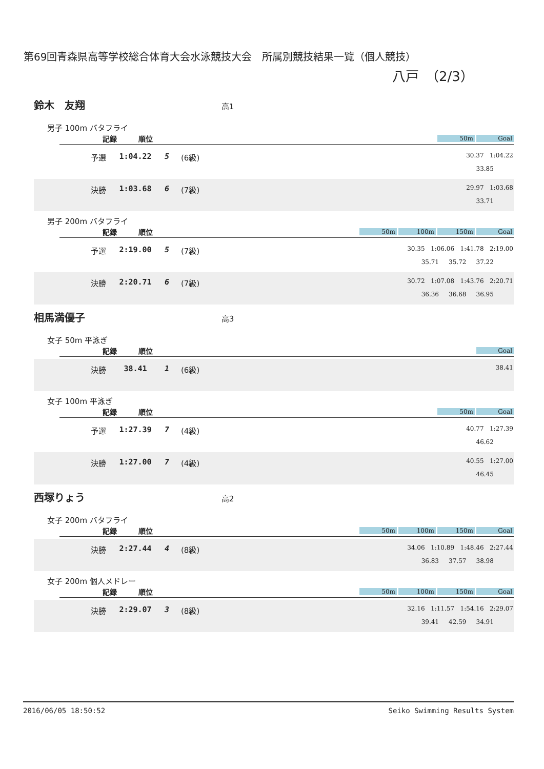第69回青森県高等学校総合体育大会水泳競技大会　所属別競技結果一覧（個人競技）
八戸　（2/3）
鈴木　友翔 高1
男子 100m バタフライ
記録 順位
50m Goal
| 予選 | 1:04.22 | 5 | (6級) | 30.37 1:04.22 33.85 |
| 決勝 | 1:03.68 | 6 | (7級) | 29.97 1:03.68 33.71 |
男子 200m バタフライ
記録 順位
50m 100m 150m Goal
| 予選 | 2:19.00 | 5 | (7級) | 30.35 1:06.06 1:41.78 2:19.00 35.71 35.72 37.22 |
| 決勝 | 2:20.71 | 6 | (7級) | 30.72 1:07.08 1:43.76 2:20.71 36.36 36.68 36.95 |
相馬満優子 高3
女子 50m 平泳ぎ
記録 順位
Goal
| 決勝 | 38.41 | 1 | (6級) | 38.41 |
女子 100m 平泳ぎ
記録 順位
50m Goal
| 予選 | 1:27.39 | 7 | (4級) | 40.77 1:27.39 46.62 |
| 決勝 | 1:27.00 | 7 | (4級) | 40.55 1:27.00 46.45 |
西塚りょう 高2
女子 200m バタフライ
記録 順位
50m 100m 150m Goal
| 決勝 | 2:27.44 | 4 | (8級) | 34.06 1:10.89 1:48.46 2:27.44 36.83 37.57 38.98 |
女子 200m 個人メドレー
記録 順位
50m 100m 150m Goal
| 決勝 | 2:29.07 | 3 | (8級) | 32.16 1:11.57 1:54.16 2:29.07 39.41 42.59 34.91 |
2016/06/05 18:50:52 Seiko Swimming Results System